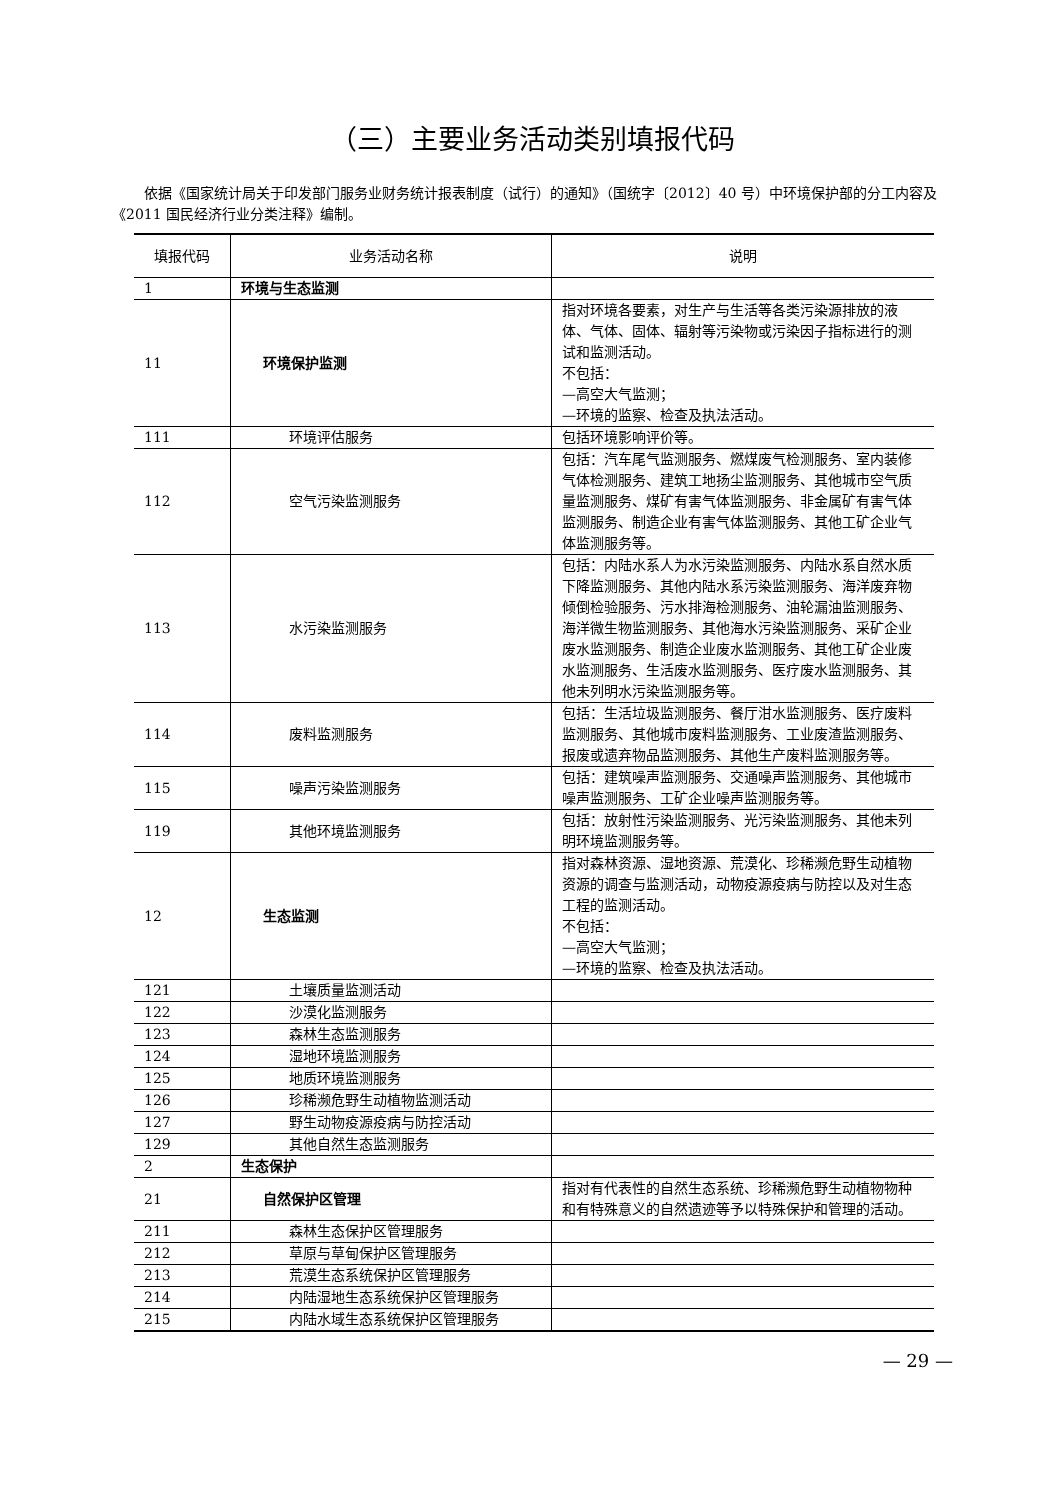（三）主要业务活动类别填报代码
依据《国家统计局关于印发部门服务业财务统计报表制度（试行）的通知》（国统字〔2012〕40 号）中环境保护部的分工内容及《2011 国民经济行业分类注释》编制。
| 填报代码 | 业务活动名称 | 说明 |
| --- | --- | --- |
| 1 | 环境与生态监测 | |
| 11 | 环境保护监测 | 指对环境各要素，对生产与生活等各类污染源排放的液体、气体、固体、辐射等污染物或污染因子指标进行的测试和监测活动。 不包括： —高空大气监测； —环境的监察、检查及执法活动。 |
| 111 | 环境评估服务 | 包括环境影响评价等。 |
| 112 | 空气污染监测服务 | 包括：汽车尾气监测服务、燃煤废气检测服务、室内装修气体检测服务、建筑工地扬尘监测服务、其他城市空气质量监测服务、煤矿有害气体监测服务、非金属矿有害气体监测服务、制造企业有害气体监测服务、其他工矿企业气体监测服务等。 |
| 113 | 水污染监测服务 | 包括：内陆水系人为水污染监测服务、内陆水系自然水质下降监测服务、其他内陆水系污染监测服务、海洋废弃物倾倒检验服务、污水排海检测服务、油轮漏油监测服务、海洋微生物监测服务、其他海水污染监测服务、采矿企业废水监测服务、制造企业废水监测服务、其他工矿企业废水监测服务、生活废水监测服务、医疗废水监测服务、其他未列明水污染监测服务等。 |
| 114 | 废料监测服务 | 包括：生活垃圾监测服务、餐厅泔水监测服务、医疗废料监测服务、其他城市废料监测服务、工业废渣监测服务、报废或遗弃物品监测服务、其他生产废料监测服务等。 |
| 115 | 噪声污染监测服务 | 包括：建筑噪声监测服务、交通噪声监测服务、其他城市噪声监测服务、工矿企业噪声监测服务等。 |
| 119 | 其他环境监测服务 | 包括：放射性污染监测服务、光污染监测服务、其他未列明环境监测服务等。 |
| 12 | 生态监测 | 指对森林资源、湿地资源、荒漠化、珍稀濒危野生动植物资源的调查与监测活动，动物疫源疫病与防控以及对生态工程的监测活动。 不包括： —高空大气监测； —环境的监察、检查及执法活动。 |
| 121 | 土壤质量监测活动 | |
| 122 | 沙漠化监测服务 | |
| 123 | 森林生态监测服务 | |
| 124 | 湿地环境监测服务 | |
| 125 | 地质环境监测服务 | |
| 126 | 珍稀濒危野生动植物监测活动 | |
| 127 | 野生动物疫源疫病与防控活动 | |
| 129 | 其他自然生态监测服务 | |
| 2 | 生态保护 | |
| 21 | 自然保护区管理 | 指对有代表性的自然生态系统、珍稀濒危野生动植物物种和有特殊意义的自然遗迹等予以特殊保护和管理的活动。 |
| 211 | 森林生态保护区管理服务 | |
| 212 | 草原与草甸保护区管理服务 | |
| 213 | 荒漠生态系统保护区管理服务 | |
| 214 | 内陆湿地生态系统保护区管理服务 | |
| 215 | 内陆水域生态系统保护区管理服务 | |
— 29 —